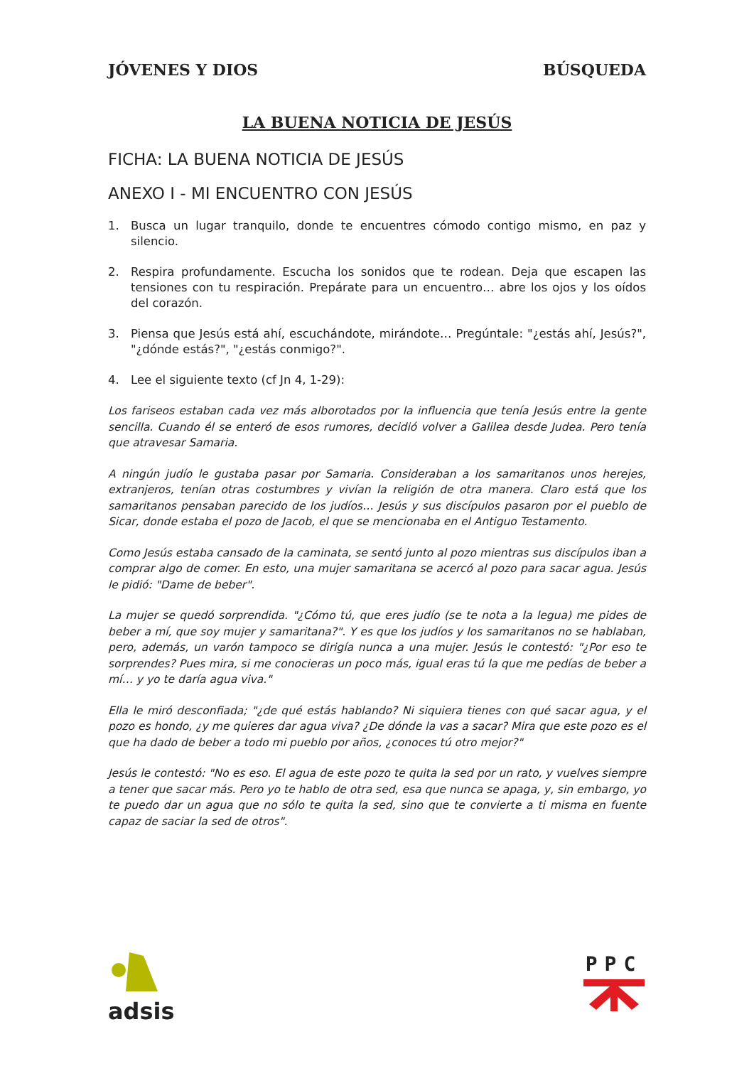JÓVENES Y DIOS BÚSQUEDA
LA BUENA NOTICIA DE JESÚS
FICHA: LA BUENA NOTICIA DE JESÚS
ANEXO I - MI ENCUENTRO CON JESÚS
1. Busca un lugar tranquilo, donde te encuentres cómodo contigo mismo, en paz y silencio.
2. Respira profundamente. Escucha los sonidos que te rodean. Deja que escapen las tensiones con tu respiración. Prepárate para un encuentro… abre los ojos y los oídos del corazón.
3. Piensa que Jesús está ahí, escuchándote, mirándote… Pregúntale: "¿estás ahí, Jesús?", "¿dónde estás?", "¿estás conmigo?".
4. Lee el siguiente texto (cf Jn 4, 1-29):
Los fariseos estaban cada vez más alborotados por la influencia que tenía Jesús entre la gente sencilla. Cuando él se enteró de esos rumores, decidió volver a Galilea desde Judea. Pero tenía que atravesar Samaria.
A ningún judío le gustaba pasar por Samaria. Consideraban a los samaritanos unos herejes, extranjeros, tenían otras costumbres y vivían la religión de otra manera. Claro está que los samaritanos pensaban parecido de los judíos… Jesús y sus discípulos pasaron por el pueblo de Sicar, donde estaba el pozo de Jacob, el que se mencionaba en el Antiguo Testamento.
Como Jesús estaba cansado de la caminata, se sentó junto al pozo mientras sus discípulos iban a comprar algo de comer. En esto, una mujer samaritana se acercó al pozo para sacar agua. Jesús le pidió: "Dame de beber".
La mujer se quedó sorprendida. "¿Cómo tú, que eres judío (se te nota a la legua) me pides de beber a mí, que soy mujer y samaritana?". Y es que los judíos y los samaritanos no se hablaban, pero, además, un varón tampoco se dirigía nunca a una mujer. Jesús le contestó: "¿Por eso te sorprendes? Pues mira, si me conocieras un poco más, igual eras tú la que me pedías de beber a mí… y yo te daría agua viva."
Ella le miró desconfiada; "¿de qué estás hablando? Ni siquiera tienes con qué sacar agua, y el pozo es hondo, ¿y me quieres dar agua viva? ¿De dónde la vas a sacar? Mira que este pozo es el que ha dado de beber a todo mi pueblo por años, ¿conoces tú otro mejor?"
Jesús le contestó: "No es eso. El agua de este pozo te quita la sed por un rato, y vuelves siempre a tener que sacar más. Pero yo te hablo de otra sed, esa que nunca se apaga, y, sin embargo, yo te puedo dar un agua que no sólo te quita la sed, sino que te convierte a ti misma en fuente capaz de saciar la sed de otros".
adsis PPC